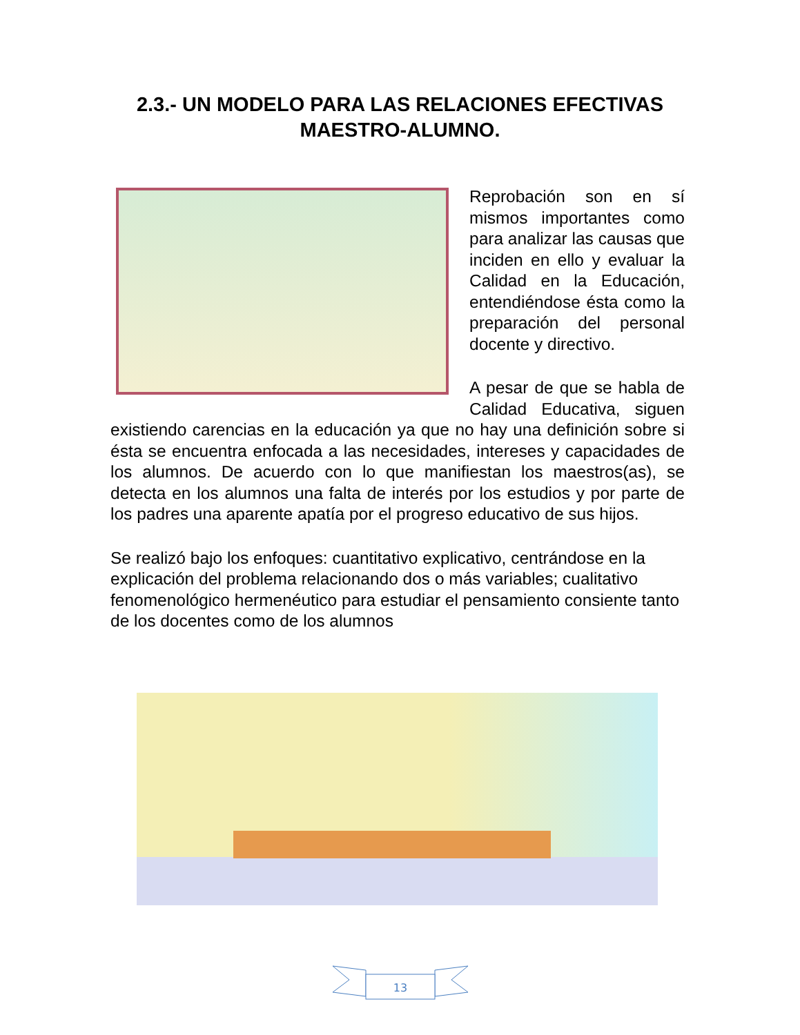2.3.- UN MODELO PARA LAS RELACIONES EFECTIVAS
MAESTRO-ALUMNO.
Reprobación son en sí mismos importantes como para analizar las causas que inciden en ello y evaluar la Calidad en la Educación, entendiéndose ésta como la preparación del personal docente y directivo.
A pesar de que se habla de Calidad Educativa, siguen existiendo carencias en la educación ya que no hay una definición sobre si ésta se encuentra enfocada a las necesidades, intereses y capacidades de los alumnos. De acuerdo con lo que manifiestan los maestros(as), se detecta en los alumnos una falta de interés por los estudios y por parte de los padres una aparente apatía por el progreso educativo de sus hijos.
Se realizó bajo los enfoques: cuantitativo explicativo, centrándose en la explicación del problema relacionando dos o más variables; cualitativo fenomenológico hermenéutico para estudiar el pensamiento consiente tanto de los docentes como de los alumnos
13